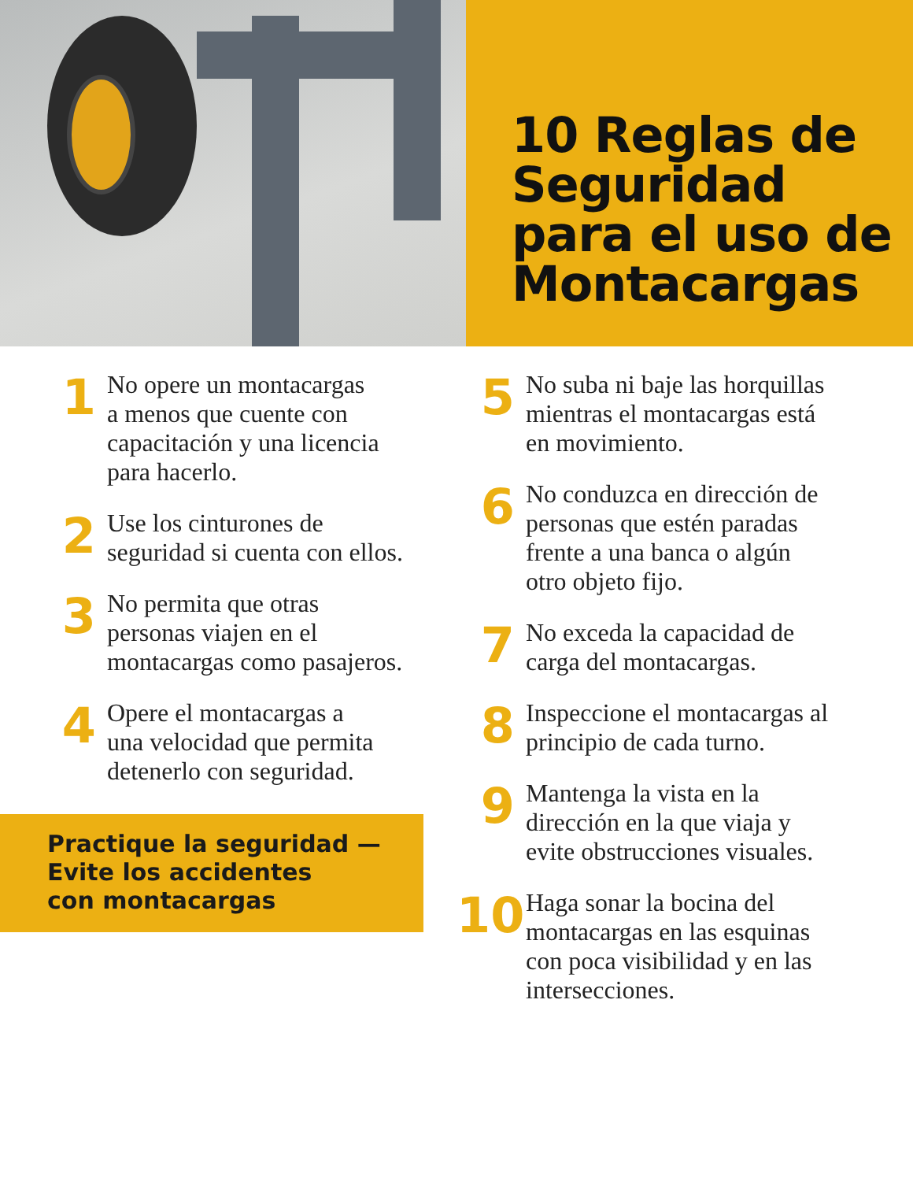10 Reglas de Seguridad para el uso de Montacargas
1
No opere un montacargas
a menos que cuente con
capacitación y una licencia
para hacerlo.
2
Use los cinturones de
seguridad si cuenta con ellos.
3
No permita que otras
personas viajen en el
montacargas como pasajeros.
4
Opere el montacargas a
una velocidad que permita
detenerlo con seguridad.
Practique la seguridad —
Evite los accidentes
con montacargas
5
No suba ni baje las horquillas
mientras el montacargas está
en movimiento.
6
No conduzca en dirección de
personas que estén paradas
frente a una banca o algún
otro objeto fijo.
7
No exceda la capacidad de
carga del montacargas.
8
Inspeccione el montacargas al
principio de cada turno.
9
Mantenga la vista en la
dirección en la que viaja y
evite obstrucciones visuales.
10
Haga sonar la bocina del
montacargas en las esquinas
con poca visibilidad y en las
intersecciones.